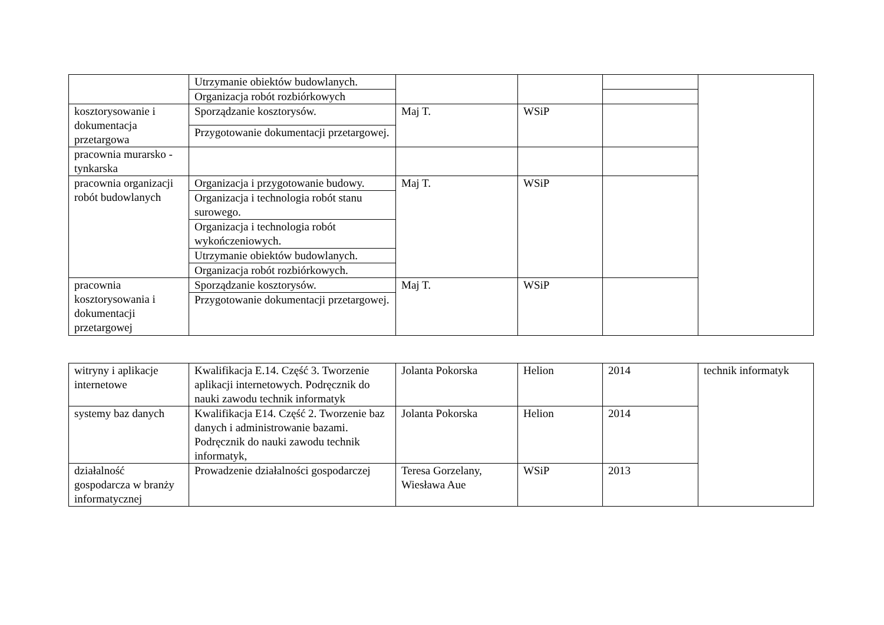| | Utrzymanie obiektów budowlanych. | | | | |
| | Organizacja robót rozbiórkowych | | | | |
| kosztorysowanie i dokumentacja przetargowa | Sporządzanie kosztorysów. | Maj T. | WSiP | | |
| | Przygotowanie dokumentacji przetargowej. | | | | |
| pracownia murarsko - tynkarska | | | | | |
| pracownia organizacji robót budowlanych | Organizacja i przygotowanie budowy. | Maj T. | WSiP | | |
| | Organizacja i technologia robót stanu surowego. | | | | |
| | Organizacja i technologia robót wykończeniowych. | | | | |
| | Utrzymanie obiektów budowlanych. | | | | |
| | Organizacja robót rozbiórkowych. | | | | |
| pracownia kosztorysowania i dokumentacji przetargowej | Sporządzanie kosztorysów. | Maj T. | WSiP | | |
| | Przygotowanie dokumentacji przetargowej. | | | | |
| witryny i aplikacje internetowe | Kwalifikacja E.14. Część 3. Tworzenie aplikacji internetowych. Podręcznik do nauki zawodu technik informatyk | Jolanta Pokorska | Helion | 2014 | technik informatyk |
| systemy baz danych | Kwalifikacja E14. Część 2. Tworzenie baz danych i administrowanie bazami. Podręcznik do nauki zawodu technik informatyk, | Jolanta Pokorska | Helion | 2014 | |
| działalność gospodarcza w branży informatycznej | Prowadzenie działalności gospodarczej | Teresa Gorzelany, Wiesława Aue | WSiP | 2013 | |